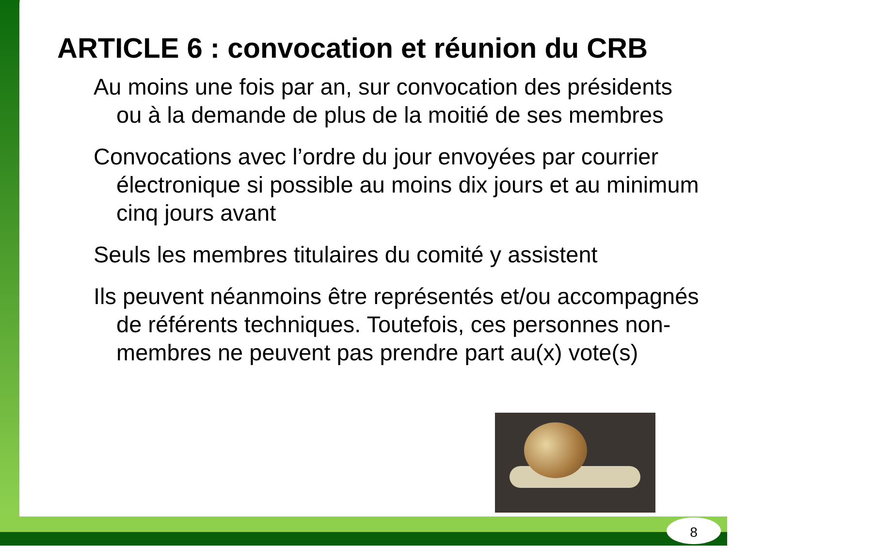ARTICLE 6 : convocation et réunion du CRB
Au moins une fois par an, sur convocation des présidents ou à la demande de plus de la moitié de ses membres
Convocations avec l’ordre du jour envoyées par courrier électronique si possible au moins dix jours et au minimum cinq jours avant
Seuls les membres titulaires du comité y assistent
Ils peuvent néanmoins être représentés et/ou accompagnés de référents techniques. Toutefois, ces personnes non-membres ne peuvent pas prendre part au(x) vote(s)
8